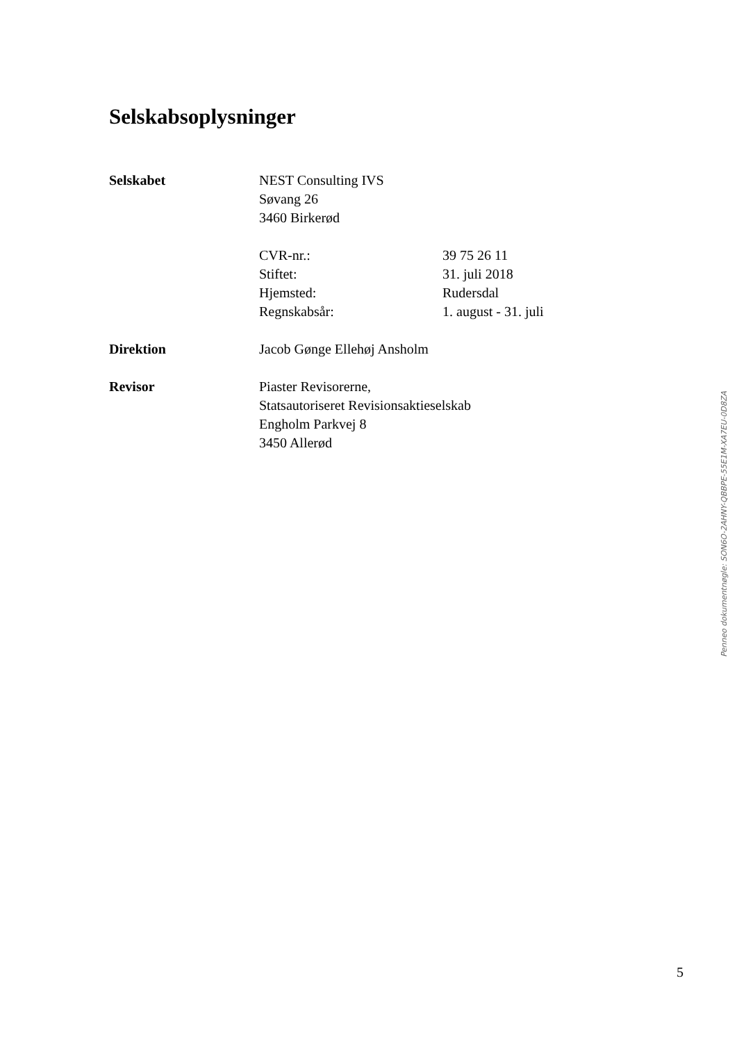Selskabsoplysninger
Selskabet NEST Consulting IVS
Søvang 26
3460 Birkerød
CVR-nr.: 39 75 26 11
Stiftet: 31. juli 2018
Hjemsted: Rudersdal
Regnskabsår: 1. august - 31. juli
Direktion Jacob Gønge Ellehøj Ansholm
Revisor Piaster Revisorerne,
Statsautoriseret Revisionsaktieselskab
Engholm Parkvej 8
3450 Allerød
Penneo dokumentnøgle: SON6O-2AHNY-QBBPE-55E1M-XA7EU-0D8ZA
5